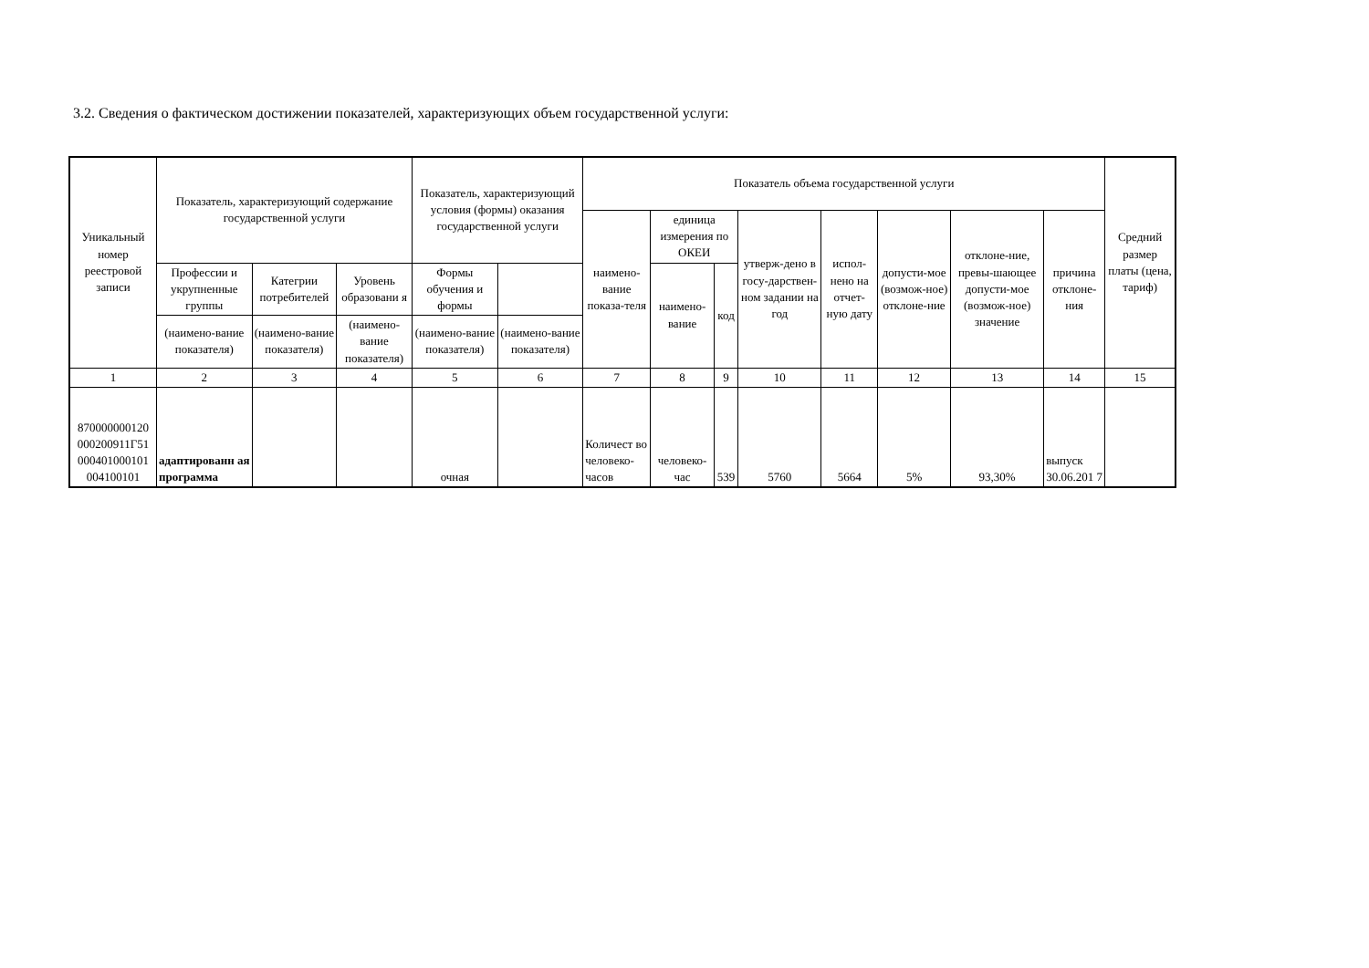3.2. Сведения о фактическом достижении показателей, характеризующих объем государственной услуги:
| Уникальный номер реестровой записи | Показатель, характеризующий содержание государственной услуги | | | Показатель, характеризующий условия (формы) оказания государственной услуги | | Показатель объема государственной услуги | | | | | | | | Средний размер платы (цена, тариф) |
| --- | --- | --- | --- | --- | --- | --- | --- | --- | --- | --- | --- | --- | --- | --- |
| | | | | | | наимено-вание показа-теля | единица измерения по ОКЕИ | | утверж-дено в госу-дарствен-ном задании на год | испол-нено на отчет-ную дату | допусти-мое (возмож-ное) отклоне-ние | отклоне-ние, превы-шающее допусти-мое (возмож-ное) значение | причина отклоне-ния | |
| | Профессии и укрупненные группы | Категрии потребителей | Уровень образовани я | Формы обучения и формы | | | наимено-вание | код | | | | | | |
| | (наимено-вание показателя) | (наимено-вание показателя) | (наимено-вание показателя) | (наимено-вание показателя) | (наимено-вание показателя) | | | | | | | | | |
| 1 | 2 | 3 | 4 | 5 | 6 | 7 | 8 | 9 | 10 | 11 | 12 | 13 | 14 | 15 |
| 870000000120 000200911Г51 000401000101 004100101 | адаптированн ая программа | | | очная | | Количест во человеко-часов | человеко-час | 539 | 5760 | 5664 | 5% | 93,30% | выпуск 30.06.201 7 | |